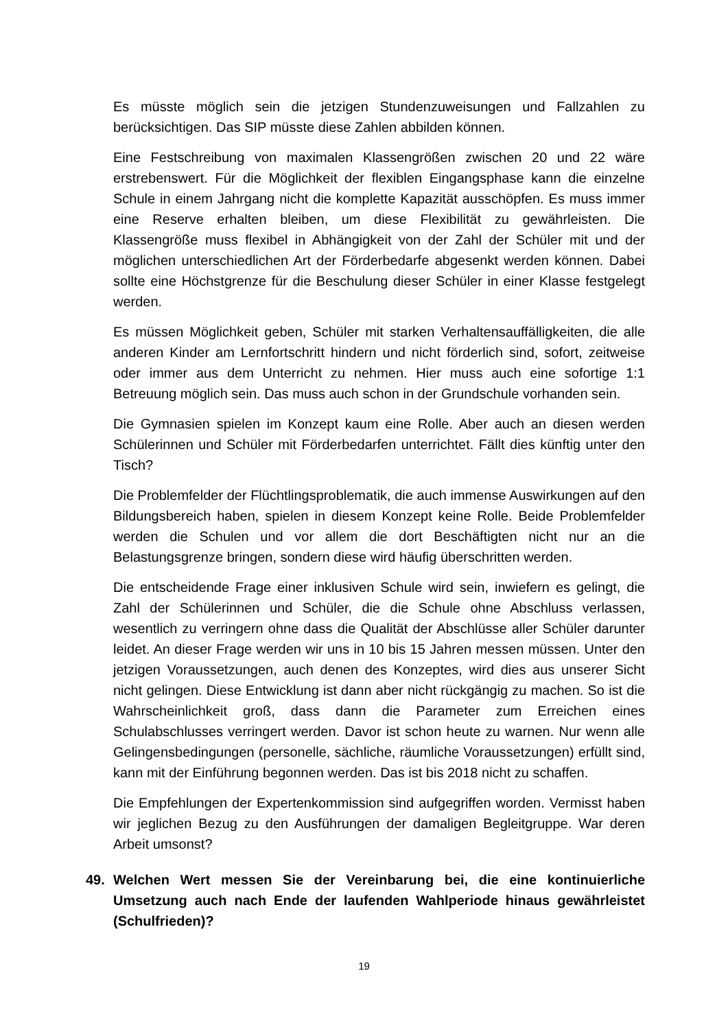Es müsste möglich sein die jetzigen Stundenzuweisungen und Fallzahlen zu berücksichtigen. Das SIP müsste diese Zahlen abbilden können.
Eine Festschreibung von maximalen Klassengrößen zwischen 20 und 22 wäre erstrebenswert. Für die Möglichkeit der flexiblen Eingangsphase kann die einzelne Schule in einem Jahrgang nicht die komplette Kapazität ausschöpfen. Es muss immer eine Reserve erhalten bleiben, um diese Flexibilität zu gewährleisten. Die Klassengröße muss flexibel in Abhängigkeit von der Zahl der Schüler mit und der möglichen unterschiedlichen Art der Förderbedarfe abgesenkt werden können. Dabei sollte eine Höchstgrenze für die Beschulung dieser Schüler in einer Klasse festgelegt werden.
Es müssen Möglichkeit geben, Schüler mit starken Verhaltensauffälligkeiten, die alle anderen Kinder am Lernfortschritt hindern und nicht förderlich sind, sofort, zeitweise oder immer aus dem Unterricht zu nehmen. Hier muss auch eine sofortige 1:1 Betreuung möglich sein. Das muss auch schon in der Grundschule vorhanden sein.
Die Gymnasien spielen im Konzept kaum eine Rolle. Aber auch an diesen werden Schülerinnen und Schüler mit Förderbedarfen unterrichtet. Fällt dies künftig unter den Tisch?
Die Problemfelder der Flüchtlingsproblematik, die auch immense Auswirkungen auf den Bildungsbereich haben, spielen in diesem Konzept keine Rolle. Beide Problemfelder werden die Schulen und vor allem die dort Beschäftigten nicht nur an die Belastungsgrenze bringen, sondern diese wird häufig überschritten werden.
Die entscheidende Frage einer inklusiven Schule wird sein, inwiefern es gelingt, die Zahl der Schülerinnen und Schüler, die die Schule ohne Abschluss verlassen, wesentlich zu verringern ohne dass die Qualität der Abschlüsse aller Schüler darunter leidet. An dieser Frage werden wir uns in 10 bis 15 Jahren messen müssen. Unter den jetzigen Voraussetzungen, auch denen des Konzeptes, wird dies aus unserer Sicht nicht gelingen. Diese Entwicklung ist dann aber nicht rückgängig zu machen. So ist die Wahrscheinlichkeit groß, dass dann die Parameter zum Erreichen eines Schulabschlusses verringert werden. Davor ist schon heute zu warnen. Nur wenn alle Gelingensbedingungen (personelle, sächliche, räumliche Voraussetzungen) erfüllt sind, kann mit der Einführung begonnen werden. Das ist bis 2018 nicht zu schaffen.
Die Empfehlungen der Expertenkommission sind aufgegriffen worden. Vermisst haben wir jeglichen Bezug zu den Ausführungen der damaligen Begleitgruppe. War deren Arbeit umsonst?
49. Welchen Wert messen Sie der Vereinbarung bei, die eine kontinuierliche Umsetzung auch nach Ende der laufenden Wahlperiode hinaus gewährleistet (Schulfrieden)?
19